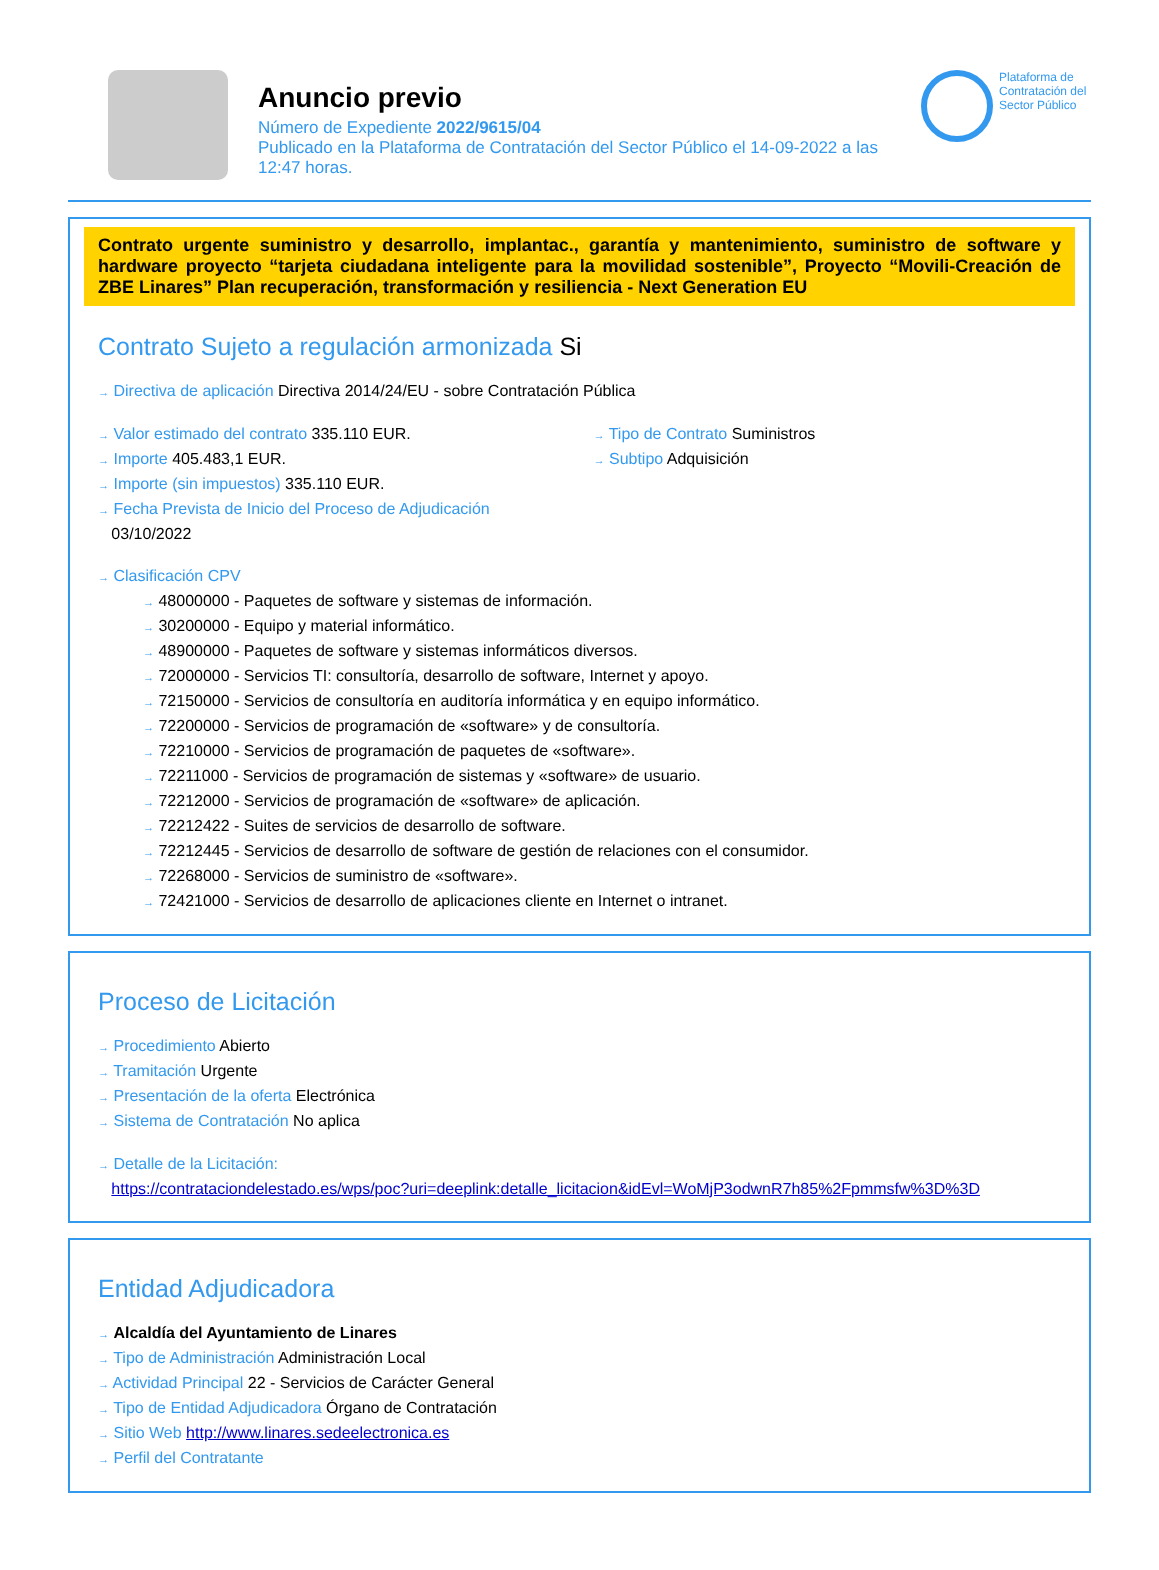Anuncio previo
Número de Expediente 2022/9615/04
Publicado en la Plataforma de Contratación del Sector Público el 14-09-2022 a las 12:47 horas.
Plataforma de Contratación del Sector Público
Contrato urgente suministro y desarrollo, implantac., garantía y mantenimiento, suministro de software y hardware proyecto “tarjeta ciudadana inteligente para la movilidad sostenible”, Proyecto “Movili-Creación de ZBE Linares” Plan recuperación, transformación y resiliencia - Next Generation EU
Contrato Sujeto a regulación armonizada Si
→ Directiva de aplicación Directiva 2014/24/EU - sobre Contratación Pública
→ Valor estimado del contrato 335.110 EUR.
→ Importe 405.483,1 EUR.
→ Importe (sin impuestos) 335.110 EUR.
→ Fecha Prevista de Inicio del Proceso de Adjudicación
03/10/2022
→ Tipo de Contrato Suministros
→ Subtipo Adquisición
→ Clasificación CPV
→ 48000000 - Paquetes de software y sistemas de información.
→ 30200000 - Equipo y material informático.
→ 48900000 - Paquetes de software y sistemas informáticos diversos.
→ 72000000 - Servicios TI: consultoría, desarrollo de software, Internet y apoyo.
→ 72150000 - Servicios de consultoría en auditoría informática y en equipo informático.
→ 72200000 - Servicios de programación de «software» y de consultoría.
→ 72210000 - Servicios de programación de paquetes de «software».
→ 72211000 - Servicios de programación de sistemas y «software» de usuario.
→ 72212000 - Servicios de programación de «software» de aplicación.
→ 72212422 - Suites de servicios de desarrollo de software.
→ 72212445 - Servicios de desarrollo de software de gestión de relaciones con el consumidor.
→ 72268000 - Servicios de suministro de «software».
→ 72421000 - Servicios de desarrollo de aplicaciones cliente en Internet o intranet.
Proceso de Licitación
→ Procedimiento Abierto
→ Tramitación Urgente
→ Presentación de la oferta Electrónica
→ Sistema de Contratación No aplica
→ Detalle de la Licitación:
https://contrataciondelestado.es/wps/poc?uri=deeplink:detalle_licitacion&idEvl=WoMjP3odwnR7h85%2Fpmmsfw%3D%3D
Entidad Adjudicadora
→ Alcaldía del Ayuntamiento de Linares
→ Tipo de Administración Administración Local
→ Actividad Principal 22 - Servicios de Carácter General
→ Tipo de Entidad Adjudicadora Órgano de Contratación
→ Sitio Web http://www.linares.sedeelectronica.es
→ Perfil del Contratante